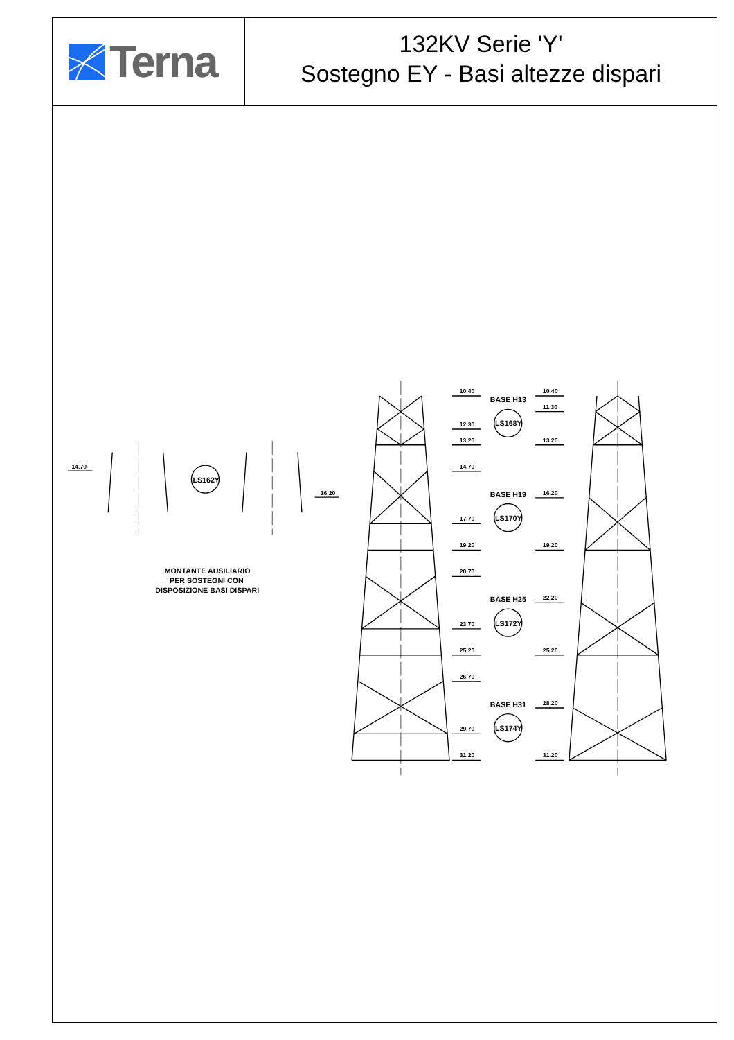Terna
132KV Serie 'Y'
Sostegno EY - Basi altezze dispari
14.70
16.20
MONTANTE AUSILIARIO
PER SOSTEGNI CON
DISPOSIZIONE BASI DISPARI
LS162Y
10.40
10.40
BASE H13
11.30
LS168Y
12.30
13.20
13.20
14.70
BASE H19
16.20
LS170Y
17.70
19.20
19.20
20.70
BASE H25
22.20
LS172Y
23.70
25.20
25.20
26.70
BASE H31
28.20
LS174Y
29.70
31.20
31.20